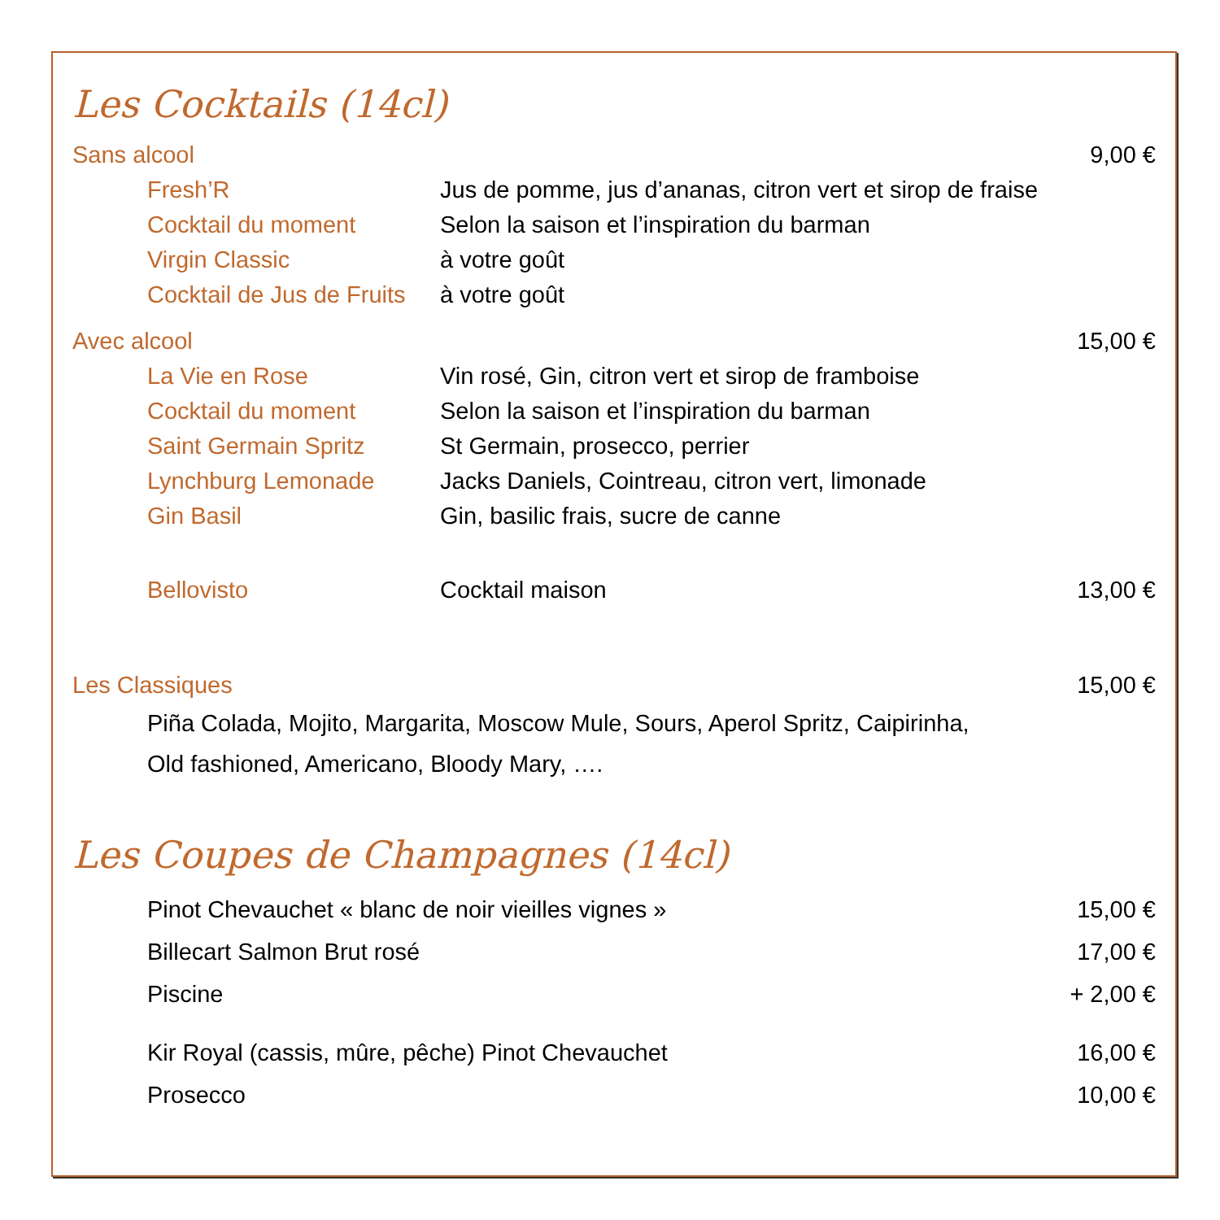Les Cocktails (14cl)
Sans alcool 9,00 €
Fresh’R Jus de pomme, jus d’ananas, citron vert et sirop de fraise
Cocktail du moment Selon la saison et l’inspiration du barman
Virgin Classic à votre goût
Cocktail de Jus de Fruits à votre goût
Avec alcool 15,00 €
La Vie en Rose Vin rosé, Gin, citron vert et sirop de framboise
Cocktail du moment Selon la saison et l’inspiration du barman
Saint Germain Spritz St Germain, prosecco, perrier
Lynchburg Lemonade Jacks Daniels, Cointreau, citron vert, limonade
Gin Basil Gin, basilic frais, sucre de canne
Bellovisto Cocktail maison 13,00 €
Les Classiques 15,00 €
Piña Colada, Mojito, Margarita, Moscow Mule, Sours, Aperol Spritz, Caipirinha,
Old fashioned, Americano, Bloody Mary, ….
Les Coupes de Champagnes (14cl)
Pinot Chevauchet « blanc de noir vieilles vignes » 15,00 €
Billecart Salmon Brut rosé 17,00 €
Piscine + 2,00 €
Kir Royal (cassis, mûre, pêche) Pinot Chevauchet 16,00 €
Prosecco 10,00 €